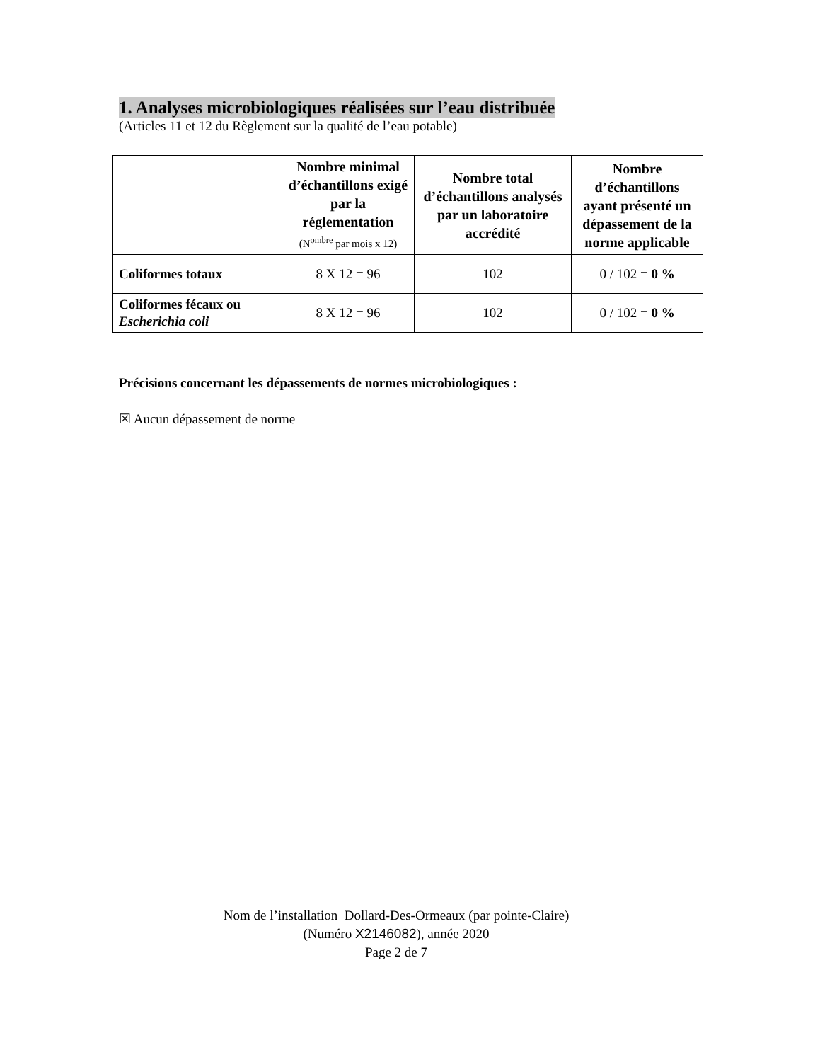1. Analyses microbiologiques réalisées sur l’eau distribuée
(Articles 11 et 12 du Règlement sur la qualité de l’eau potable)
| | Nombre minimal d’échantillons exigé par la réglementation (N<sup>ombre</sup> par mois x 12) | Nombre total d’échantillons analysés par un laboratoire accrédité | Nombre d’échantillons ayant présenté un dépassement de la norme applicable |
| --- | --- | --- | --- |
| Coliformes totaux | 8 X 12 = 96 | 102 | 0 / 102 = 0 % |
| Coliformes fécaux ou Escherichia coli | 8 X 12 = 96 | 102 | 0 / 102 = 0 % |
Précisions concernant les dépassements de normes microbiologiques :
☒ Aucun dépassement de norme
Nom de l’installation Dollard-Des-Ormeaux (par pointe-Claire)
(Numéro X2146082), année 2020
Page 2 de 7